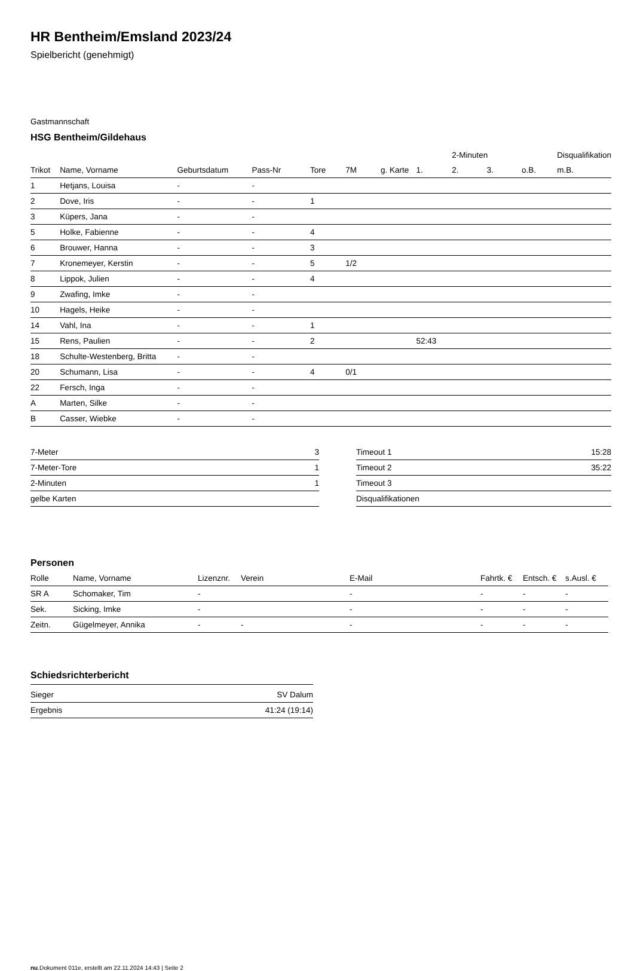HR Bentheim/Emsland 2023/24
Spielbericht (genehmigt)
Gastmannschaft
HSG Bentheim/Gildehaus
| | | | | | | | | 2-Minuten | | | Disqualifikation |
| Trikot | Name, Vorname | Geburtsdatum | Pass-Nr | Tore | 7M | g. Karte | 1. | 2. | 3. | o.B. | m.B. |
| 1 | Hetjans, Louisa | - | - | | | | | | | | |
| 2 | Dove, Iris | - | - | 1 | | | | | | | |
| 3 | Küpers, Jana | - | - | | | | | | | | |
| 5 | Holke, Fabienne | - | - | 4 | | | | | | | |
| 6 | Brouwer, Hanna | - | - | 3 | | | | | | | |
| 7 | Kronemeyer, Kerstin | - | - | 5 | 1/2 | | | | | | |
| 8 | Lippok, Julien | - | - | 4 | | | | | | | |
| 9 | Zwafing, Imke | - | - | | | | | | | | |
| 10 | Hagels, Heike | - | - | | | | | | | | |
| 14 | Vahl, Ina | - | - | 1 | | | | | | | |
| 15 | Rens, Paulien | - | - | 2 | | | 52:43 | | | | |
| 18 | Schulte-Westenberg, Britta | - | - | | | | | | | | |
| 20 | Schumann, Lisa | - | - | 4 | 0/1 | | | | | | |
| 22 | Fersch, Inga | - | - | | | | | | | | |
| A | Marten, Silke | - | - | | | | | | | | |
| B | Casser, Wiebke | - | - | | | | | | | | |
| 7-Meter | 3 |
| 7-Meter-Tore | 1 |
| 2-Minuten | 1 |
| gelbe Karten | |
| Timeout 1 | 15:28 |
| Timeout 2 | 35:22 |
| Timeout 3 | |
| Disqualifikationen | |
Personen
| Rolle | Name, Vorname | Lizenznr. | Verein | E-Mail | Fahrtk. € | Entsch. € | s.Ausl. € |
| --- | --- | --- | --- | --- | --- | --- | --- |
| SR A | Schomaker, Tim | - | | - | - | - | - |
| Sek. | Sicking, Imke | - | | - | - | - | - |
| Zeitn. | Gügelmeyer, Annika | - | - | - | - | - | - |
Schiedsrichterbericht
| Sieger | SV Dalum |
| Ergebnis | 41:24 (19:14) |
nu.Dokument 011e, erstellt am 22.11.2024 14:43 | Seite 2